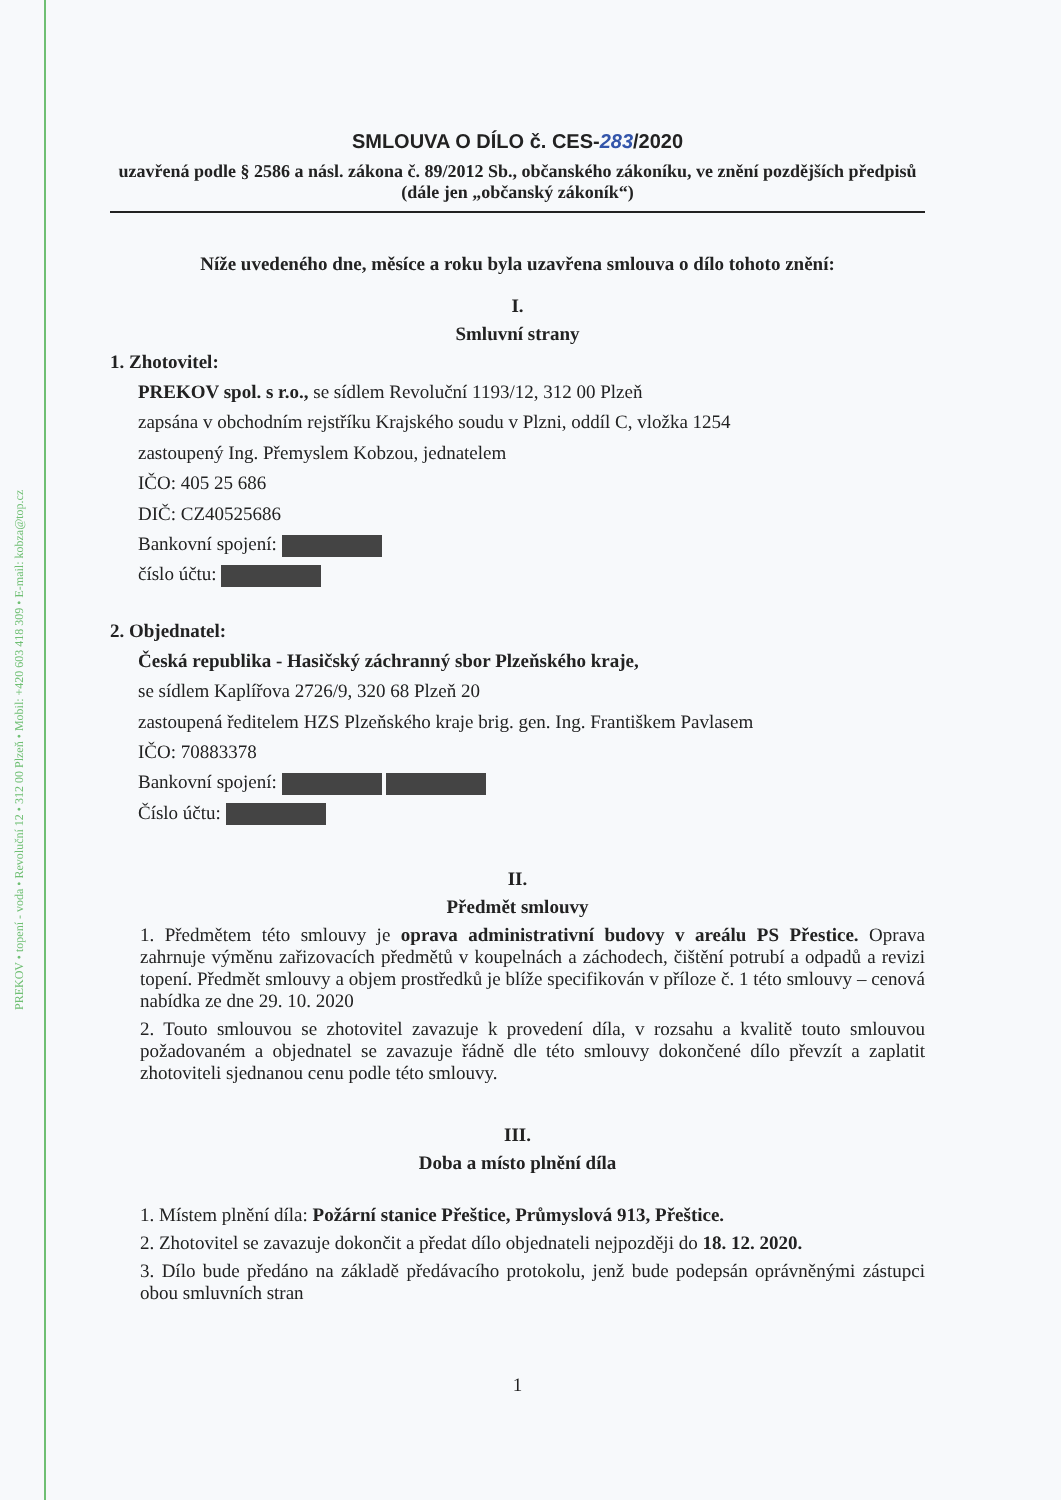PREKOV • topení - voda • Revoluční 12 • 312 00 Plzeň • Mobil: +420 603 418 309 • E-mail: kobza@top.cz
SMLOUVA O DÍLO č. CES-283/2020
uzavřená podle § 2586 a násl. zákona č. 89/2012 Sb., občanského zákoníku, ve znění pozdějších předpisů (dále jen „občanský zákoník“)
Níže uvedeného dne, měsíce a roku byla uzavřena smlouva o dílo tohoto znění:
I.
Smluvní strany
1. Zhotovitel:
PREKOV spol. s r.o., se sídlem Revoluční 1193/12, 312 00 Plzeň
zapsána v obchodním rejstříku Krajského soudu v Plzni, oddíl C, vložka 1254
zastoupený Ing. Přemyslem Kobzou, jednatelem
IČO: 405 25 686
DIČ: CZ40525686
Bankovní spojení:
číslo účtu:
2. Objednatel:
Česká republika - Hasičský záchranný sbor Plzeňského kraje,
se sídlem Kaplířova 2726/9, 320 68 Plzeň 20
zastoupená ředitelem HZS Plzeňského kraje brig. gen. Ing. Františkem Pavlasem
IČO: 70883378
Bankovní spojení:
Číslo účtu:
II.
Předmět smlouvy
1. Předmětem této smlouvy je oprava administrativní budovy v areálu PS Přestice. Oprava zahrnuje výměnu zařizovacích předmětů v koupelnách a záchodech, čištění potrubí a odpadů a revizi topení. Předmět smlouvy a objem prostředků je blíže specifikován v příloze č. 1 této smlouvy – cenová nabídka ze dne 29. 10. 2020
2. Touto smlouvou se zhotovitel zavazuje k provedení díla, v rozsahu a kvalitě touto smlouvou požadovaném a objednatel se zavazuje řádně dle této smlouvy dokončené dílo převzít a zaplatit zhotoviteli sjednanou cenu podle této smlouvy.
III.
Doba a místo plnění díla
1. Místem plnění díla: Požární stanice Přeštice, Průmyslová 913, Přeštice.
2. Zhotovitel se zavazuje dokončit a předat dílo objednateli nejpozději do 18. 12. 2020.
3. Dílo bude předáno na základě předávacího protokolu, jenž bude podepsán oprávněnými zástupci obou smluvních stran
1